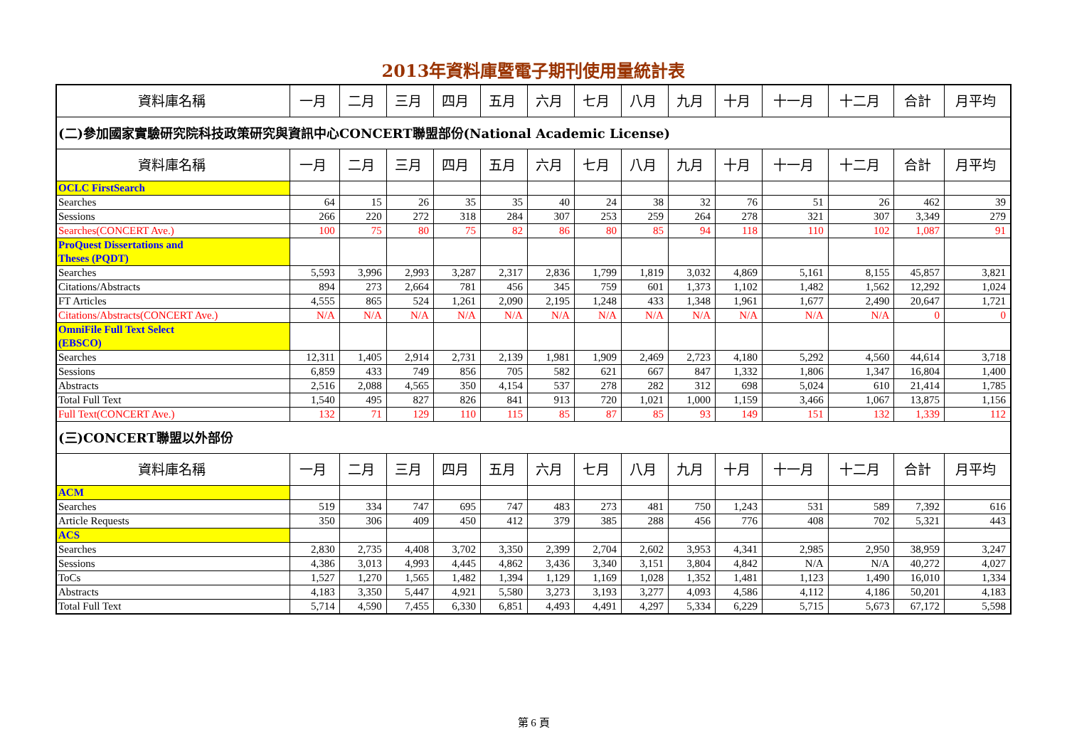2013年資料庫暨電子期刊使用量統計表
| 資料庫名稱 | 一月 | 二月 | 三月 | 四月 | 五月 | 六月 | 七月 | 八月 | 九月 | 十月 | 十一月 | 十二月 | 合計 | 月平均 |
| --- | --- | --- | --- | --- | --- | --- | --- | --- | --- | --- | --- | --- | --- | --- |
| (二)參加國家實驗研究院科技政策研究與資訊中心CONCERT聯盟部份(National Academic License) | | | | | | | | | | | | | | |
| 資料庫名稱 | 一月 | 二月 | 三月 | 四月 | 五月 | 六月 | 七月 | 八月 | 九月 | 十月 | 十一月 | 十二月 | 合計 | 月平均 |
| OCLC FirstSearch | | | | | | | | | | | | | | |
| Searches | 64 | 15 | 26 | 35 | 35 | 40 | 24 | 38 | 32 | 76 | 51 | 26 | 462 | 39 |
| Sessions | 266 | 220 | 272 | 318 | 284 | 307 | 253 | 259 | 264 | 278 | 321 | 307 | 3,349 | 279 |
| Searches(CONCERT Ave.) | 100 | 75 | 80 | 75 | 82 | 86 | 80 | 85 | 94 | 118 | 110 | 102 | 1,087 | 91 |
| ProQuest Dissertations and Theses (PQDT) | | | | | | | | | | | | | | |
| Searches | 5,593 | 3,996 | 2,993 | 3,287 | 2,317 | 2,836 | 1,799 | 1,819 | 3,032 | 4,869 | 5,161 | 8,155 | 45,857 | 3,821 |
| Citations/Abstracts | 894 | 273 | 2,664 | 781 | 456 | 345 | 759 | 601 | 1,373 | 1,102 | 1,482 | 1,562 | 12,292 | 1,024 |
| FT Articles | 4,555 | 865 | 524 | 1,261 | 2,090 | 2,195 | 1,248 | 433 | 1,348 | 1,961 | 1,677 | 2,490 | 20,647 | 1,721 |
| Citations/Abstracts(CONCERT Ave.) | N/A | N/A | N/A | N/A | N/A | N/A | N/A | N/A | N/A | N/A | N/A | N/A | 0 | 0 |
| OmniFile Full Text Select (EBSCO) | | | | | | | | | | | | | | |
| Searches | 12,311 | 1,405 | 2,914 | 2,731 | 2,139 | 1,981 | 1,909 | 2,469 | 2,723 | 4,180 | 5,292 | 4,560 | 44,614 | 3,718 |
| Sessions | 6,859 | 433 | 749 | 856 | 705 | 582 | 621 | 667 | 847 | 1,332 | 1,806 | 1,347 | 16,804 | 1,400 |
| Abstracts | 2,516 | 2,088 | 4,565 | 350 | 4,154 | 537 | 278 | 282 | 312 | 698 | 5,024 | 610 | 21,414 | 1,785 |
| Total Full Text | 1,540 | 495 | 827 | 826 | 841 | 913 | 720 | 1,021 | 1,000 | 1,159 | 3,466 | 1,067 | 13,875 | 1,156 |
| Full Text(CONCERT Ave.) | 132 | 71 | 129 | 110 | 115 | 85 | 87 | 85 | 93 | 149 | 151 | 132 | 1,339 | 112 |
| (三)CONCERT聯盟以外部份 | | | | | | | | | | | | | | |
| 資料庫名稱 | 一月 | 二月 | 三月 | 四月 | 五月 | 六月 | 七月 | 八月 | 九月 | 十月 | 十一月 | 十二月 | 合計 | 月平均 |
| ACM | | | | | | | | | | | | | | |
| Searches | 519 | 334 | 747 | 695 | 747 | 483 | 273 | 481 | 750 | 1,243 | 531 | 589 | 7,392 | 616 |
| Article Requests | 350 | 306 | 409 | 450 | 412 | 379 | 385 | 288 | 456 | 776 | 408 | 702 | 5,321 | 443 |
| ACS | | | | | | | | | | | | | | |
| Searches | 2,830 | 2,735 | 4,408 | 3,702 | 3,350 | 2,399 | 2,704 | 2,602 | 3,953 | 4,341 | 2,985 | 2,950 | 38,959 | 3,247 |
| Sessions | 4,386 | 3,013 | 4,993 | 4,445 | 4,862 | 3,436 | 3,340 | 3,151 | 3,804 | 4,842 | N/A | N/A | 40,272 | 4,027 |
| ToCs | 1,527 | 1,270 | 1,565 | 1,482 | 1,394 | 1,129 | 1,169 | 1,028 | 1,352 | 1,481 | 1,123 | 1,490 | 16,010 | 1,334 |
| Abstracts | 4,183 | 3,350 | 5,447 | 4,921 | 5,580 | 3,273 | 3,193 | 3,277 | 4,093 | 4,586 | 4,112 | 4,186 | 50,201 | 4,183 |
| Total Full Text | 5,714 | 4,590 | 7,455 | 6,330 | 6,851 | 4,493 | 4,491 | 4,297 | 5,334 | 6,229 | 5,715 | 5,673 | 67,172 | 5,598 |
第 6 頁